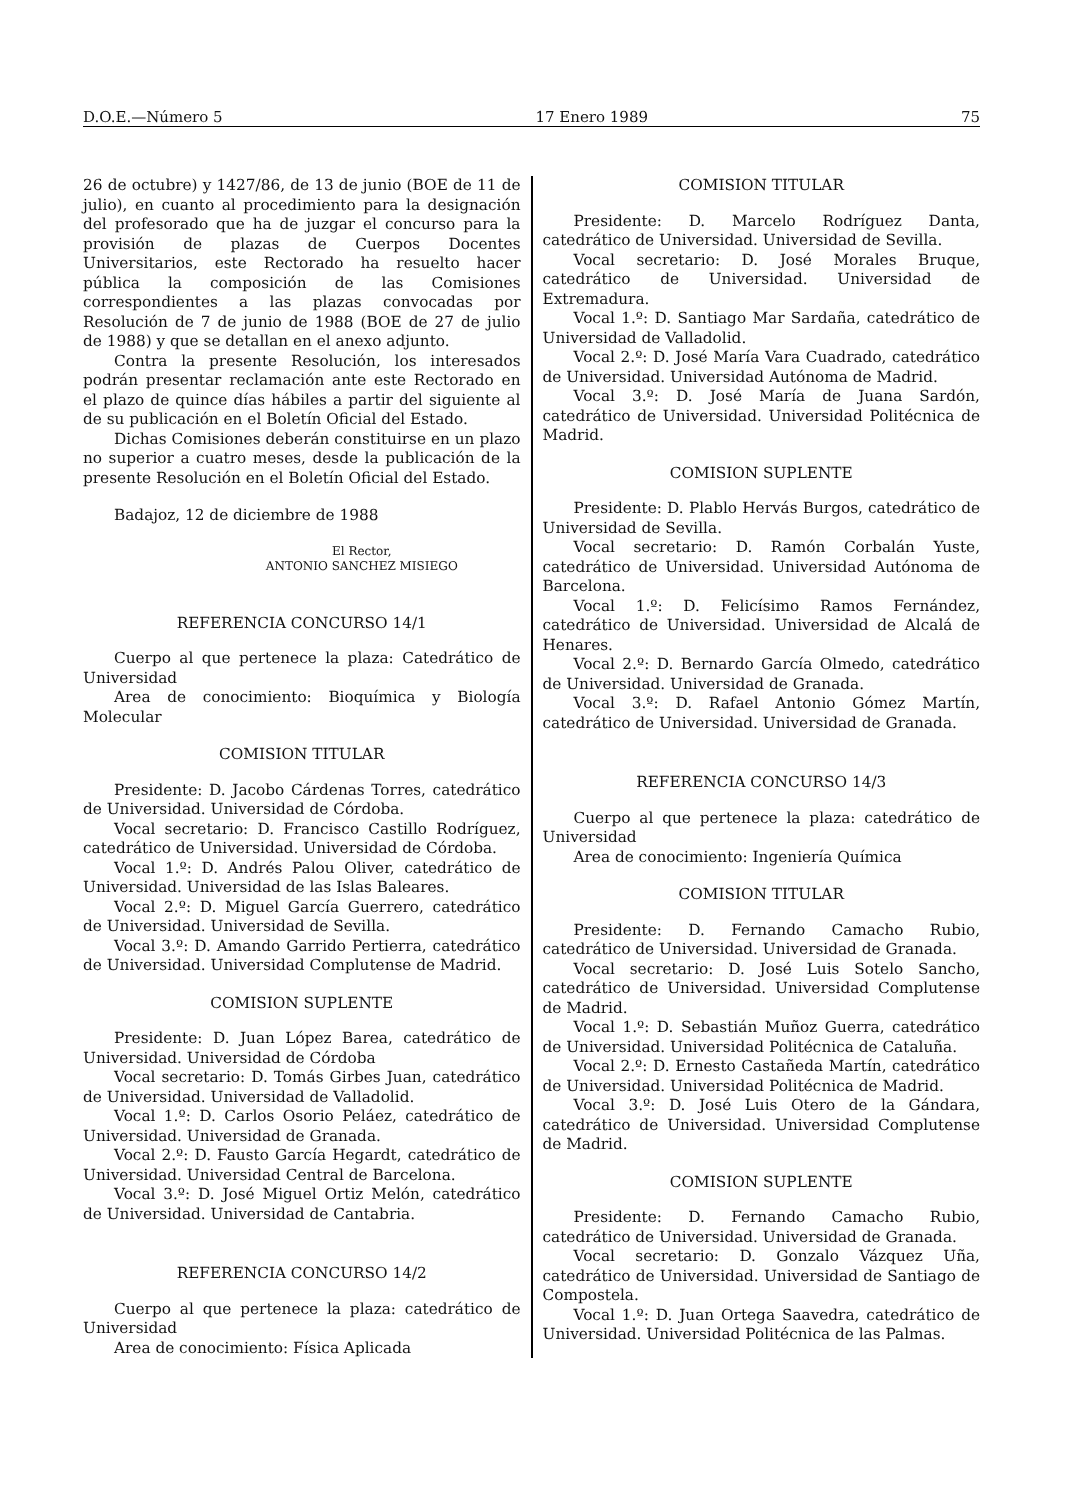D.O.E.—Número 5 17 Enero 1989 75
26 de octubre) y 1427/86, de 13 de junio (BOE de 11 de julio), en cuanto al procedimiento para la designación del profesorado que ha de juzgar el concurso para la provisión de plazas de Cuerpos Docentes Universitarios, este Rectorado ha resuelto hacer pública la composición de las Comisiones correspondientes a las plazas convocadas por Resolución de 7 de junio de 1988 (BOE de 27 de julio de 1988) y que se detallan en el anexo adjunto.
Contra la presente Resolución, los interesados podrán presentar reclamación ante este Rectorado en el plazo de quince días hábiles a partir del siguiente al de su publicación en el Boletín Oficial del Estado.
Dichas Comisiones deberán constituirse en un plazo no superior a cuatro meses, desde la publicación de la presente Resolución en el Boletín Oficial del Estado.
Badajoz, 12 de diciembre de 1988
El Rector,
ANTONIO SANCHEZ MISIEGO
REFERENCIA CONCURSO 14/1
Cuerpo al que pertenece la plaza: Catedrático de Universidad
Area de conocimiento: Bioquímica y Biología Molecular
COMISION TITULAR
Presidente: D. Jacobo Cárdenas Torres, catedrático de Universidad. Universidad de Córdoba.
Vocal secretario: D. Francisco Castillo Rodríguez, catedrático de Universidad. Universidad de Córdoba.
Vocal 1.º: D. Andrés Palou Oliver, catedrático de Universidad. Universidad de las Islas Baleares.
Vocal 2.º: D. Miguel García Guerrero, catedrático de Universidad. Universidad de Sevilla.
Vocal 3.º: D. Amando Garrido Pertierra, catedrático de Universidad. Universidad Complutense de Madrid.
COMISION SUPLENTE
Presidente: D. Juan López Barea, catedrático de Universidad. Universidad de Córdoba
Vocal secretario: D. Tomás Girbes Juan, catedrático de Universidad. Universidad de Valladolid.
Vocal 1.º: D. Carlos Osorio Peláez, catedrático de Universidad. Universidad de Granada.
Vocal 2.º: D. Fausto García Hegardt, catedrático de Universidad. Universidad Central de Barcelona.
Vocal 3.º: D. José Miguel Ortiz Melón, catedrático de Universidad. Universidad de Cantabria.
REFERENCIA CONCURSO 14/2
Cuerpo al que pertenece la plaza: catedrático de Universidad
Area de conocimiento: Física Aplicada
COMISION TITULAR
Presidente: D. Marcelo Rodríguez Danta, catedrático de Universidad. Universidad de Sevilla.
Vocal secretario: D. José Morales Bruque, catedrático de Universidad. Universidad de Extremadura.
Vocal 1.º: D. Santiago Mar Sardaña, catedrático de Universidad de Valladolid.
Vocal 2.º: D. José María Vara Cuadrado, catedrático de Universidad. Universidad Autónoma de Madrid.
Vocal 3.º: D. José María de Juana Sardón, catedrático de Universidad. Universidad Politécnica de Madrid.
COMISION SUPLENTE
Presidente: D. Plablo Hervás Burgos, catedrático de Universidad de Sevilla.
Vocal secretario: D. Ramón Corbalán Yuste, catedrático de Universidad. Universidad Autónoma de Barcelona.
Vocal 1.º: D. Felicísimo Ramos Fernández, catedrático de Universidad. Universidad de Alcalá de Henares.
Vocal 2.º: D. Bernardo García Olmedo, catedrático de Universidad. Universidad de Granada.
Vocal 3.º: D. Rafael Antonio Gómez Martín, catedrático de Universidad. Universidad de Granada.
REFERENCIA CONCURSO 14/3
Cuerpo al que pertenece la plaza: catedrático de Universidad
Area de conocimiento: Ingeniería Química
COMISION TITULAR
Presidente: D. Fernando Camacho Rubio, catedrático de Universidad. Universidad de Granada.
Vocal secretario: D. José Luis Sotelo Sancho, catedrático de Universidad. Universidad Complutense de Madrid.
Vocal 1.º: D. Sebastián Muñoz Guerra, catedrático de Universidad. Universidad Politécnica de Cataluña.
Vocal 2.º: D. Ernesto Castañeda Martín, catedrático de Universidad. Universidad Politécnica de Madrid.
Vocal 3.º: D. José Luis Otero de la Gándara, catedrático de Universidad. Universidad Complutense de Madrid.
COMISION SUPLENTE
Presidente: D. Fernando Camacho Rubio, catedrático de Universidad. Universidad de Granada.
Vocal secretario: D. Gonzalo Vázquez Uña, catedrático de Universidad. Universidad de Santiago de Compostela.
Vocal 1.º: D. Juan Ortega Saavedra, catedrático de Universidad. Universidad Politécnica de las Palmas.